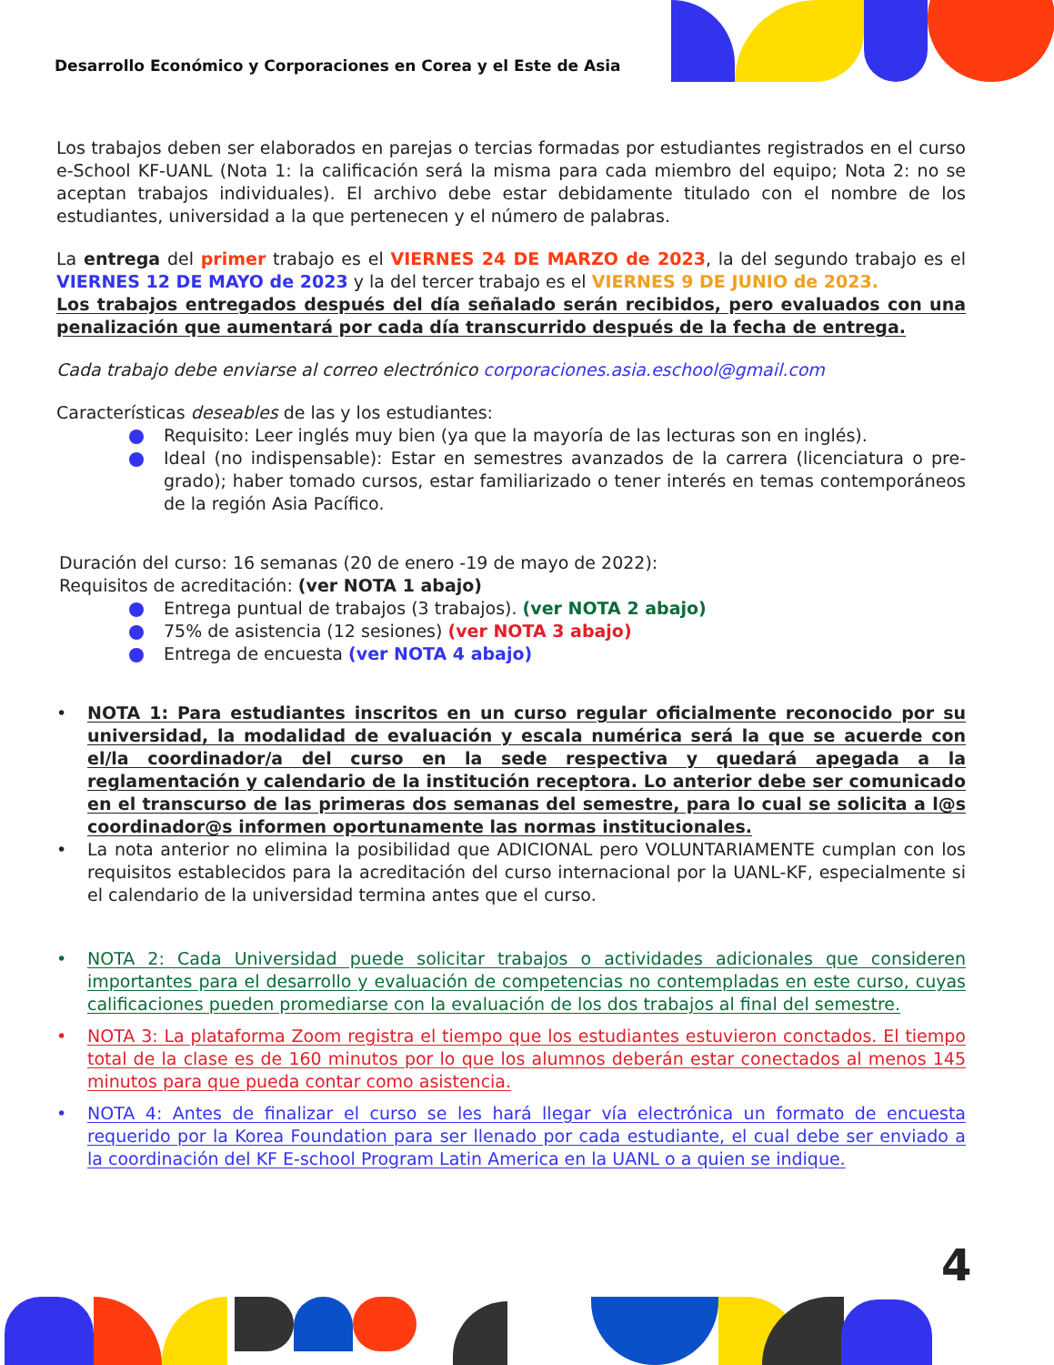Desarrollo Económico y Corporaciones en Corea y el Este de Asia
Los trabajos deben ser elaborados en parejas o tercias formadas por estudiantes registrados en el curso e-School KF-UANL (Nota 1: la calificación será la misma para cada miembro del equipo; Nota 2: no se aceptan trabajos individuales). El archivo debe estar debidamente titulado con el nombre de los estudiantes, universidad a la que pertenecen y el número de palabras.
La entrega del primer trabajo es el VIERNES 24 DE MARZO de 2023, la del segundo trabajo es el VIERNES 12 DE MAYO de 2023 y la del tercer trabajo es el VIERNES 9 DE JUNIO de 2023.
Los trabajos entregados después del día señalado serán recibidos, pero evaluados con una penalización que aumentará por cada día transcurrido después de la fecha de entrega.
Cada trabajo debe enviarse al correo electrónico corporaciones.asia.eschool@gmail.com
Características deseables de las y los estudiantes:
Requisito: Leer inglés muy bien (ya que la mayoría de las lecturas son en inglés).
Ideal (no indispensable): Estar en semestres avanzados de la carrera (licenciatura o pre-grado); haber tomado cursos, estar familiarizado o tener interés en temas contemporáneos de la región Asia Pacífico.
Duración del curso: 16 semanas (20 de enero -19 de mayo de 2022):
Requisitos de acreditación: (ver NOTA 1 abajo)
Entrega puntual de trabajos (3 trabajos). (ver NOTA 2 abajo)
75% de asistencia (12 sesiones) (ver NOTA 3 abajo)
Entrega de encuesta (ver NOTA 4 abajo)
• NOTA 1: Para estudiantes inscritos en un curso regular oficialmente reconocido por su universidad, la modalidad de evaluación y escala numérica será la que se acuerde con el/la coordinador/a del curso en la sede respectiva y quedará apegada a la reglamentación y calendario de la institución receptora. Lo anterior debe ser comunicado en el transcurso de las primeras dos semanas del semestre, para lo cual se solicita a l@s coordinador@s informen oportunamente las normas institucionales.
• La nota anterior no elimina la posibilidad que ADICIONAL pero VOLUNTARIAMENTE cumplan con los requisitos establecidos para la acreditación del curso internacional por la UANL-KF, especialmente si el calendario de la universidad termina antes que el curso.
• NOTA 2: Cada Universidad puede solicitar trabajos o actividades adicionales que consideren importantes para el desarrollo y evaluación de competencias no contempladas en este curso, cuyas calificaciones pueden promediarse con la evaluación de los dos trabajos al final del semestre.
• NOTA 3: La plataforma Zoom registra el tiempo que los estudiantes estuvieron conctados. El tiempo total de la clase es de 160 minutos por lo que los alumnos deberán estar conectados al menos 145 minutos para que pueda contar como asistencia.
• NOTA 4: Antes de finalizar el curso se les hará llegar vía electrónica un formato de encuesta requerido por la Korea Foundation para ser llenado por cada estudiante, el cual debe ser enviado a la coordinación del KF E-school Program Latin America en la UANL o a quien se indique.
4